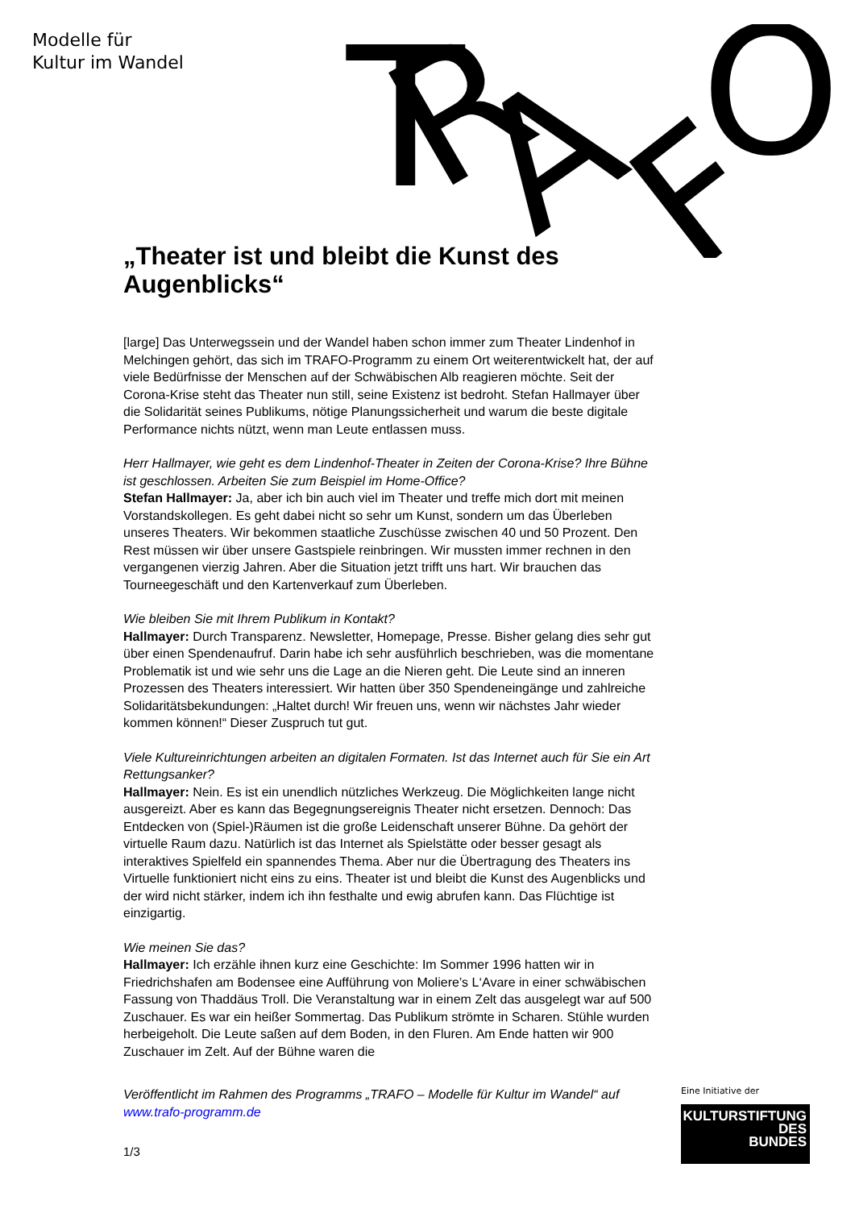Modelle für
Kultur im Wandel
T
R
A
F
O
„Theater ist und bleibt die Kunst des Augenblicks“
[large] Das Unterwegssein und der Wandel haben schon immer zum Theater Lindenhof in Melchingen gehört, das sich im TRAFO-Programm zu einem Ort weiterentwickelt hat, der auf viele Bedürfnisse der Menschen auf der Schwäbischen Alb reagieren möchte. Seit der Corona-Krise steht das Theater nun still, seine Existenz ist bedroht. Stefan Hallmayer über die Solidarität seines Publikums, nötige Planungssicherheit und warum die beste digitale Performance nichts nützt, wenn man Leute entlassen muss.
Herr Hallmayer, wie geht es dem Lindenhof-Theater in Zeiten der Corona-Krise? Ihre Bühne ist geschlossen. Arbeiten Sie zum Beispiel im Home-Office?
Stefan Hallmayer: Ja, aber ich bin auch viel im Theater und treffe mich dort mit meinen Vorstandskollegen. Es geht dabei nicht so sehr um Kunst, sondern um das Überleben unseres Theaters. Wir bekommen staatliche Zuschüsse zwischen 40 und 50 Prozent. Den Rest müssen wir über unsere Gastspiele reinbringen. Wir mussten immer rechnen in den vergangenen vierzig Jahren. Aber die Situation jetzt trifft uns hart. Wir brauchen das Tourneegeschäft und den Kartenverkauf zum Überleben.
Wie bleiben Sie mit Ihrem Publikum in Kontakt?
Hallmayer: Durch Transparenz. Newsletter, Homepage, Presse. Bisher gelang dies sehr gut über einen Spendenaufruf. Darin habe ich sehr ausführlich beschrieben, was die momentane Problematik ist und wie sehr uns die Lage an die Nieren geht. Die Leute sind an inneren Prozessen des Theaters interessiert. Wir hatten über 350 Spendeneingänge und zahlreiche Solidaritätsbekundungen: „Haltet durch! Wir freuen uns, wenn wir nächstes Jahr wieder kommen können!“ Dieser Zuspruch tut gut.
Viele Kultureinrichtungen arbeiten an digitalen Formaten. Ist das Internet auch für Sie ein Art Rettungsanker?
Hallmayer: Nein. Es ist ein unendlich nützliches Werkzeug. Die Möglichkeiten lange nicht ausgereizt. Aber es kann das Begegnungsereignis Theater nicht ersetzen. Dennoch: Das Entdecken von (Spiel-)Räumen ist die große Leidenschaft unserer Bühne. Da gehört der virtuelle Raum dazu. Natürlich ist das Internet als Spielstätte oder besser gesagt als interaktives Spielfeld ein spannendes Thema. Aber nur die Übertragung des Theaters ins Virtuelle funktioniert nicht eins zu eins. Theater ist und bleibt die Kunst des Augenblicks und der wird nicht stärker, indem ich ihn festhalte und ewig abrufen kann. Das Flüchtige ist einzigartig.
Wie meinen Sie das?
Hallmayer: Ich erzähle ihnen kurz eine Geschichte: Im Sommer 1996 hatten wir in Friedrichshafen am Bodensee eine Aufführung von Moliere’s L‘Avare in einer schwäbischen Fassung von Thaddäus Troll. Die Veranstaltung war in einem Zelt das ausgelegt war auf 500 Zuschauer. Es war ein heißer Sommertag. Das Publikum strömte in Scharen. Stühle wurden herbeigeholt. Die Leute saßen auf dem Boden, in den Fluren. Am Ende hatten wir 900 Zuschauer im Zelt. Auf der Bühne waren die
Veröffentlicht im Rahmen des Programms „TRAFO – Modelle für Kultur im Wandel“ auf www.trafo-programm.de
1/3
Eine Initiative der
KULTURSTIFTUNG
DES
BUNDES